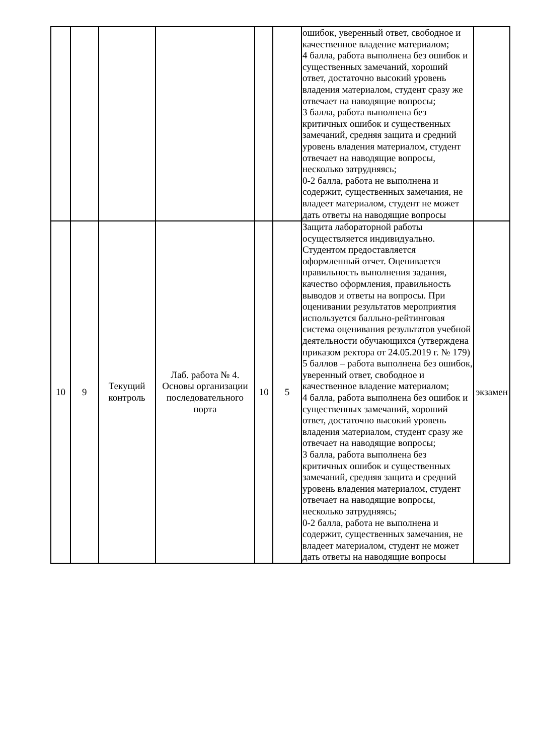| | | | | | | ошибок, уверенный ответ, свободное и качественное владение материалом; 4 балла, работа выполнена без ошибок и существенных замечаний, хороший ответ, достаточно высокий уровень владения материалом, студент сразу же отвечает на наводящие вопросы; 3 балла, работа выполнена без критичных ошибок и существенных замечаний, средняя защита и средний уровень владения материалом, студент отвечает на наводящие вопросы, несколько затрудняясь; 0-2 балла, работа не выполнена и содержит, существенных замечания, не владеет материалом, студент не может дать ответы на наводящие вопросы | |
| 10 | 9 | Текущий контроль | Лаб. работа № 4. Основы организации последовательного порта | 10 | 5 | Защита лабораторной работы осуществляется индивидуально. Студентом предоставляется оформленный отчет. Оценивается правильность выполнения задания, качество оформления, правильность выводов и ответы на вопросы. При оценивании результатов мероприятия используется балльно-рейтинговая система оценивания результатов учебной деятельности обучающихся (утверждена приказом ректора от 24.05.2019 г. № 179) 5 баллов – работа выполнена без ошибок, уверенный ответ, свободное и качественное владение материалом; 4 балла, работа выполнена без ошибок и существенных замечаний, хороший ответ, достаточно высокий уровень владения материалом, студент сразу же отвечает на наводящие вопросы; 3 балла, работа выполнена без критичных ошибок и существенных замечаний, средняя защита и средний уровень владения материалом, студент отвечает на наводящие вопросы, несколько затрудняясь; 0-2 балла, работа не выполнена и содержит, существенных замечания, не владеет материалом, студент не может дать ответы на наводящие вопросы | экзамен |